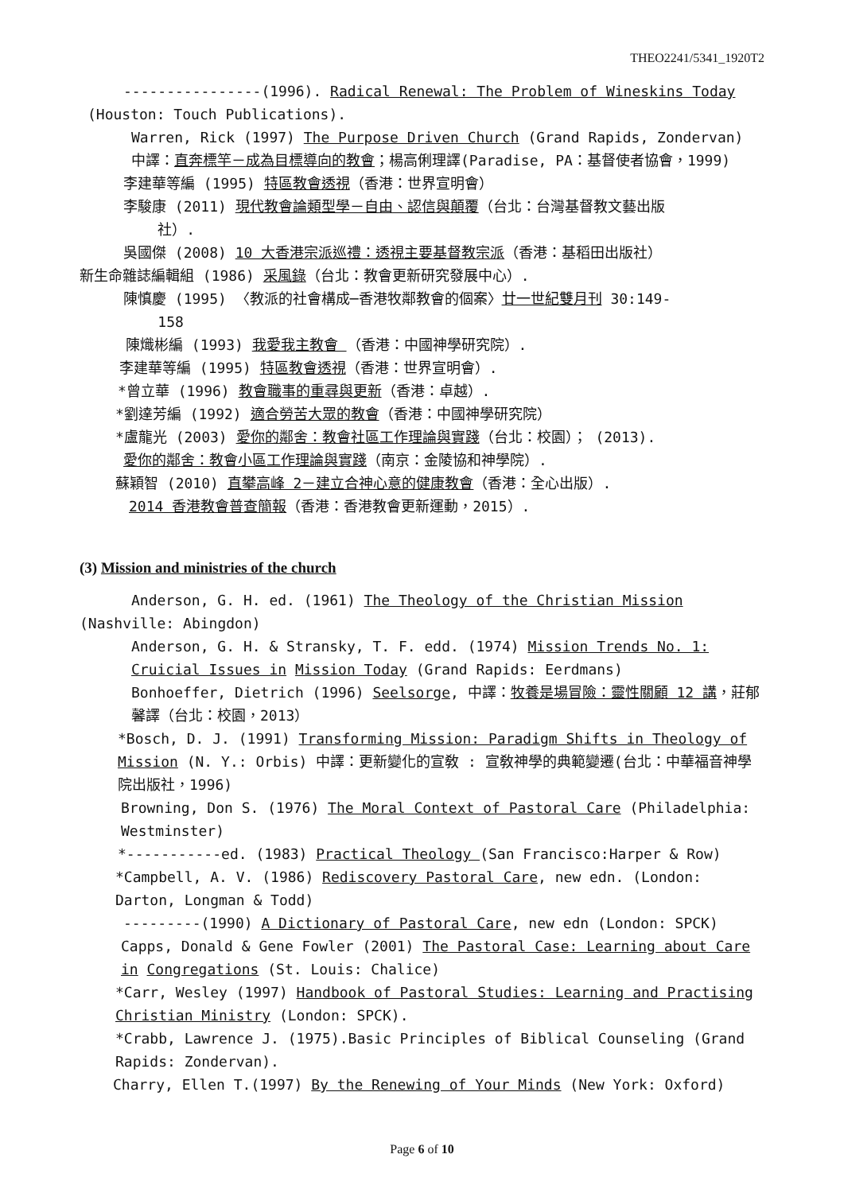THEO2241/5341_1920T2
----------------(1996). Radical Renewal: The Problem of Wineskins Today
(Houston: Touch Publications).
Warren, Rick (1997) The Purpose Driven Church (Grand Rapids, Zondervan) 中譯：直奔標竿－成為目標導向的教會；楊高俐理譯(Paradise, PA：基督使者協會，1999)
李建華等編 (1995) 特區教會透視（香港：世界宣明會）
李駿康 (2011) 現代教會論類型學－自由、認信與顛覆（台北：台灣基督教文藝出版
社）.
吳國傑 (2008) 10 大香港宗派巡禮：透視主要基督教宗派（香港：基稻田出版社）
新生命雜誌編輯組 (1986) 采風錄（台北：教會更新研究發展中心）.
陳慎慶 (1995) 〈教派的社會構成─香港牧鄰教會的個案〉廿一世紀雙月刊 30:149-
158
陳熾彬編 (1993) 我愛我主教會 （香港：中國神學研究院）.
李建華等編 (1995) 特區教會透視（香港：世界宣明會）.
*曾立華 (1996) 教會職事的重尋與更新（香港：卓越）.
*劉達芳編 (1992) 適合勞苦大眾的教會（香港：中國神學研究院）
*盧龍光 (2003) 愛你的鄰舍：教會社區工作理論與實踐（台北：校園）； (2013).
愛你的鄰舍：教會小區工作理論與實踐（南京：金陵協和神學院）.
蘇穎智 (2010) 直攀高峰 2－建立合神心意的健康教會（香港：全心出版）.
2014 香港教會普查簡報（香港：香港教會更新運動，2015）.
(3) Mission and ministries of the church
Anderson, G. H. ed. (1961) The Theology of the Christian Mission
(Nashville: Abingdon)
Anderson, G. H. & Stransky, T. F. edd. (1974) Mission Trends No. 1: Cruicial Issues in Mission Today (Grand Rapids: Eerdmans)
Bonhoeffer, Dietrich (1996) Seelsorge, 中譯：牧養是場冒險：靈性關顧 12 講，莊郁馨譯（台北：校園，2013）
*Bosch, D. J. (1991) Transforming Mission: Paradigm Shifts in Theology of Mission (N. Y.: Orbis) 中譯：更新變化的宣敎 : 宣敎神學的典範變遷(台北：中華福音神學院出版社，1996)
Browning, Don S. (1976) The Moral Context of Pastoral Care (Philadelphia: Westminster)
*-----------ed. (1983) Practical Theology (San Francisco:Harper & Row)
*Campbell, A. V. (1986) Rediscovery Pastoral Care, new edn. (London: Darton, Longman & Todd)
---------(1990) A Dictionary of Pastoral Care, new edn (London: SPCK)
Capps, Donald & Gene Fowler (2001) The Pastoral Case: Learning about Care in Congregations (St. Louis: Chalice)
*Carr, Wesley (1997) Handbook of Pastoral Studies: Learning and Practising Christian Ministry (London: SPCK).
*Crabb, Lawrence J. (1975).Basic Principles of Biblical Counseling (Grand Rapids: Zondervan).
Charry, Ellen T.(1997) By the Renewing of Your Minds (New York: Oxford)
Page 6 of 10